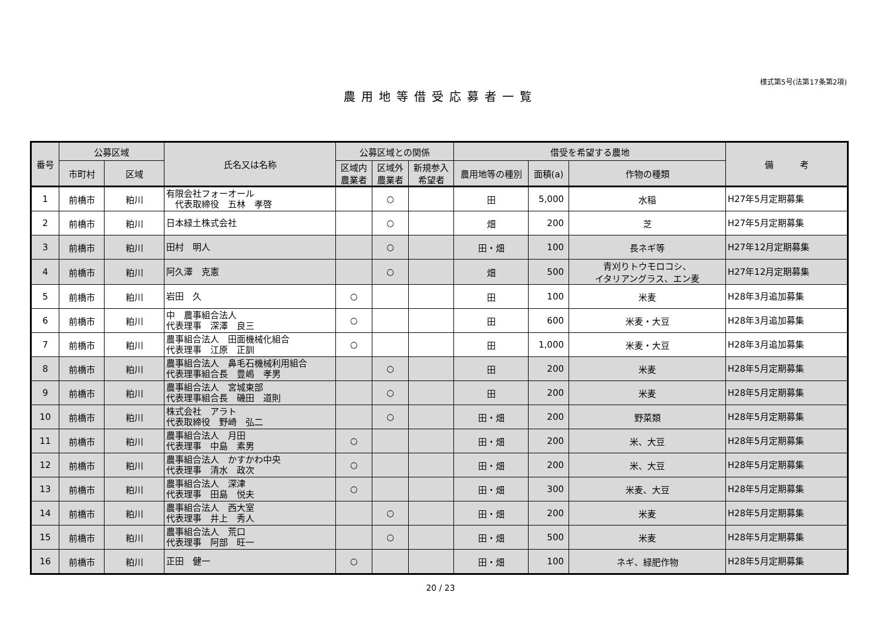様式第5号(法第17条第2項)
農用地等借受応募者一覧
| 番号 | 公募区域 | | 氏名又は名称 | 公募区域との関係 | | | 借受を希望する農地 | | | 備 考 |
| --- | --- | --- | --- | --- | --- | --- | --- | --- | --- | --- |
| | 市町村 | 区域 | | 区域内 農業者 | 区域外 農業者 | 新規参入 希望者 | 農用地等の種別 | 面積(a) | 作物の種類 | |
| 1 | 前橋市 | 粕川 | 有限会社フォーオール 代表取締役 五林 孝啓 | | ○ | | 田 | 5,000 | 水稲 | H27年5月定期募集 |
| 2 | 前橋市 | 粕川 | 日本緑土株式会社 | | ○ | | 畑 | 200 | 芝 | H27年5月定期募集 |
| 3 | 前橋市 | 粕川 | 田村 明人 | | ○ | | 田・畑 | 100 | 長ネギ等 | H27年12月定期募集 |
| 4 | 前橋市 | 粕川 | 阿久澤 克憲 | | ○ | | 畑 | 500 | 青刈りトウモロコシ、 イタリアングラス、エン麦 | H27年12月定期募集 |
| 5 | 前橋市 | 粕川 | 岩田 久 | ○ | | | 田 | 100 | 米麦 | H28年3月追加募集 |
| 6 | 前橋市 | 粕川 | 中 農事組合法人 代表理事 深澤 良三 | ○ | | | 田 | 600 | 米麦・大豆 | H28年3月追加募集 |
| 7 | 前橋市 | 粕川 | 農事組合法人 田面機械化組合 代表理事 江原 正訓 | ○ | | | 田 | 1,000 | 米麦・大豆 | H28年3月追加募集 |
| 8 | 前橋市 | 粕川 | 農事組合法人 鼻毛石機械利用組合 代表理事組合長 豊嶋 孝男 | | ○ | | 田 | 200 | 米麦 | H28年5月定期募集 |
| 9 | 前橋市 | 粕川 | 農事組合法人 宮城東部 代表理事組合長 磯田 道則 | | ○ | | 田 | 200 | 米麦 | H28年5月定期募集 |
| 10 | 前橋市 | 粕川 | 株式会社 アラト 代表取締役 野崎 弘二 | | ○ | | 田・畑 | 200 | 野菜類 | H28年5月定期募集 |
| 11 | 前橋市 | 粕川 | 農事組合法人 月田 代表理事 中島 素男 | ○ | | | 田・畑 | 200 | 米、大豆 | H28年5月定期募集 |
| 12 | 前橋市 | 粕川 | 農事組合法人 かすかわ中央 代表理事 清水 政次 | ○ | | | 田・畑 | 200 | 米、大豆 | H28年5月定期募集 |
| 13 | 前橋市 | 粕川 | 農事組合法人 深津 代表理事 田島 悦夫 | ○ | | | 田・畑 | 300 | 米麦、大豆 | H28年5月定期募集 |
| 14 | 前橋市 | 粕川 | 農事組合法人 西大室 代表理事 井上 秀人 | | ○ | | 田・畑 | 200 | 米麦 | H28年5月定期募集 |
| 15 | 前橋市 | 粕川 | 農事組合法人 荒口 代表理事 阿部 旺一 | | ○ | | 田・畑 | 500 | 米麦 | H28年5月定期募集 |
| 16 | 前橋市 | 粕川 | 正田 健一 | ○ | | | 田・畑 | 100 | ネギ、緑肥作物 | H28年5月定期募集 |
20 / 23